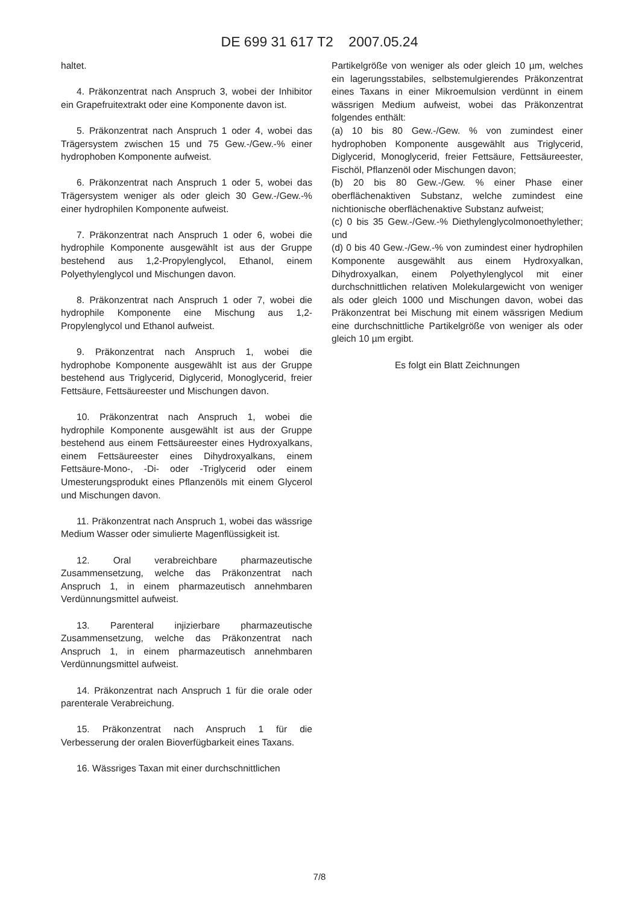DE 699 31 617 T2 2007.05.24
haltet.
4. Präkonzentrat nach Anspruch 3, wobei der Inhibitor ein Grapefruitextrakt oder eine Komponente davon ist.
5. Präkonzentrat nach Anspruch 1 oder 4, wobei das Trägersystem zwischen 15 und 75 Gew.-/Gew.-% einer hydrophoben Komponente aufweist.
6. Präkonzentrat nach Anspruch 1 oder 5, wobei das Trägersystem weniger als oder gleich 30 Gew.-/Gew.-% einer hydrophilen Komponente aufweist.
7. Präkonzentrat nach Anspruch 1 oder 6, wobei die hydrophile Komponente ausgewählt ist aus der Gruppe bestehend aus 1,2-Propylenglycol, Ethanol, einem Polyethylenglycol und Mischungen davon.
8. Präkonzentrat nach Anspruch 1 oder 7, wobei die hydrophile Komponente eine Mischung aus 1,2-Propylenglycol und Ethanol aufweist.
9. Präkonzentrat nach Anspruch 1, wobei die hydrophobe Komponente ausgewählt ist aus der Gruppe bestehend aus Triglycerid, Diglycerid, Monoglycerid, freier Fettsäure, Fettsäureester und Mischungen davon.
10. Präkonzentrat nach Anspruch 1, wobei die hydrophile Komponente ausgewählt ist aus der Gruppe bestehend aus einem Fettsäureester eines Hydroxyalkans, einem Fettsäureester eines Dihydroxyalkans, einem Fettsäure-Mono-, -Di- oder -Triglycerid oder einem Umesterungsprodukt eines Pflanzenöls mit einem Glycerol und Mischungen davon.
11. Präkonzentrat nach Anspruch 1, wobei das wässrige Medium Wasser oder simulierte Magenflüssigkeit ist.
12. Oral verabreichbare pharmazeutische Zusammensetzung, welche das Präkonzentrat nach Anspruch 1, in einem pharmazeutisch annehmbaren Verdünnungsmittel aufweist.
13. Parenteral injizierbare pharmazeutische Zusammensetzung, welche das Präkonzentrat nach Anspruch 1, in einem pharmazeutisch annehmbaren Verdünnungsmittel aufweist.
14. Präkonzentrat nach Anspruch 1 für die orale oder parenterale Verabreichung.
15. Präkonzentrat nach Anspruch 1 für die Verbesserung der oralen Bioverfügbarkeit eines Taxans.
16. Wässriges Taxan mit einer durchschnittlichen
Partikelgröße von weniger als oder gleich 10 µm, welches ein lagerungsstabiles, selbstemulgierendes Präkonzentrat eines Taxans in einer Mikroemulsion verdünnt in einem wässrigen Medium aufweist, wobei das Präkonzentrat folgendes enthält:
(a) 10 bis 80 Gew.-/Gew. % von zumindest einer hydrophoben Komponente ausgewählt aus Triglycerid, Diglycerid, Monoglycerid, freier Fettsäure, Fettsäureester, Fischöl, Pflanzenöl oder Mischungen davon;
(b) 20 bis 80 Gew.-/Gew. % einer Phase einer oberflächenaktiven Substanz, welche zumindest eine nichtionische oberflächenaktive Substanz aufweist;
(c) 0 bis 35 Gew.-/Gew.-% Diethylenglycolmonoethylether; und
(d) 0 bis 40 Gew.-/Gew.-% von zumindest einer hydrophilen Komponente ausgewählt aus einem Hydroxyalkan, Dihydroxyalkan, einem Polyethylenglycol mit einer durchschnittlichen relativen Molekulargewicht von weniger als oder gleich 1000 und Mischungen davon, wobei das Präkonzentrat bei Mischung mit einem wässrigen Medium eine durchschnittliche Partikelgröße von weniger als oder gleich 10 µm ergibt.
Es folgt ein Blatt Zeichnungen
7/8